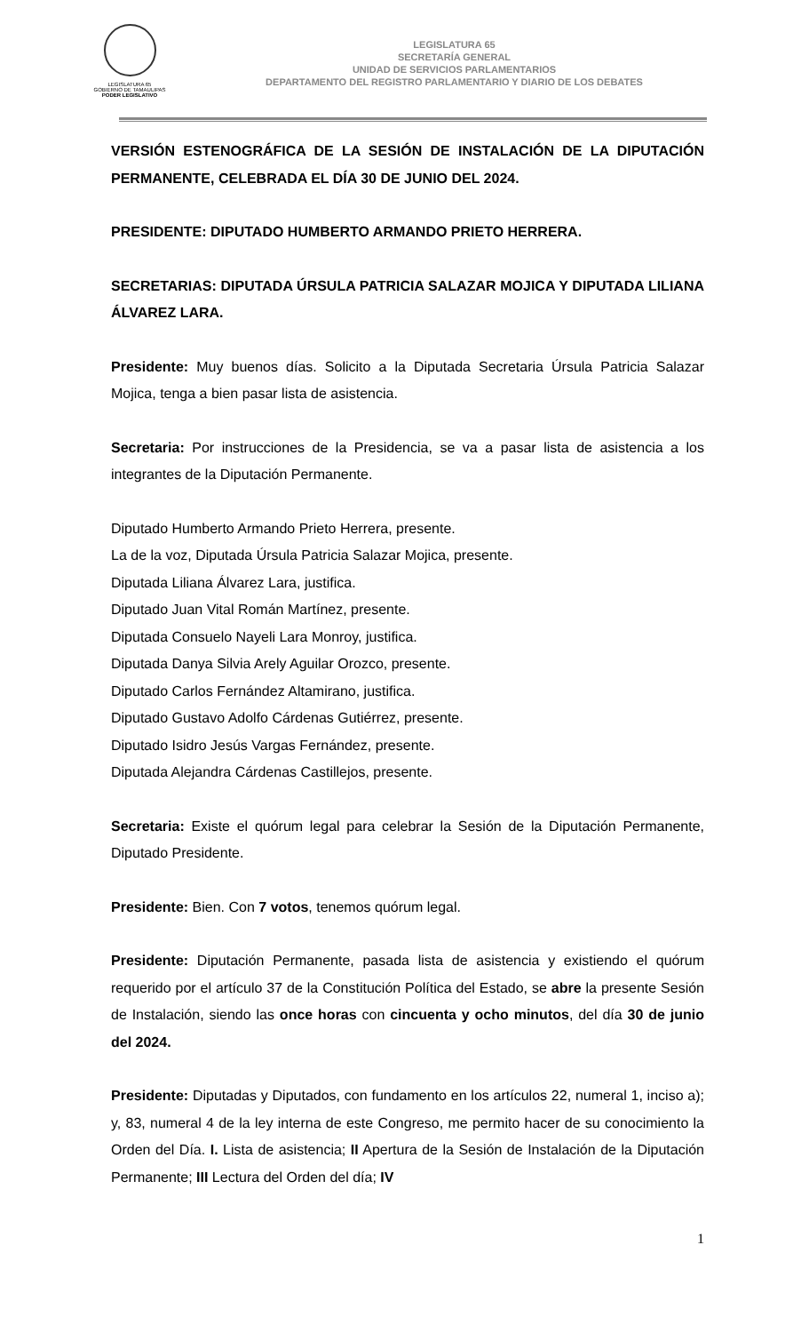LEGISLATURA 65
GOBIERNO DE TAMAULIPAS
PODER LEGISLATIVO
LEGISLATURA 65
SECRETARÍA GENERAL
UNIDAD DE SERVICIOS PARLAMENTARIOS
DEPARTAMENTO DEL REGISTRO PARLAMENTARIO Y DIARIO DE LOS DEBATES
VERSIÓN ESTENOGRÁFICA DE LA SESIÓN DE INSTALACIÓN DE LA DIPUTACIÓN PERMANENTE, CELEBRADA EL DÍA 30 DE JUNIO DEL 2024.
PRESIDENTE: DIPUTADO HUMBERTO ARMANDO PRIETO HERRERA.
SECRETARIAS: DIPUTADA ÚRSULA PATRICIA SALAZAR MOJICA Y DIPUTADA LILIANA ÁLVAREZ LARA.
Presidente: Muy buenos días. Solicito a la Diputada Secretaria Úrsula Patricia Salazar Mojica, tenga a bien pasar lista de asistencia.
Secretaria: Por instrucciones de la Presidencia, se va a pasar lista de asistencia a los integrantes de la Diputación Permanente.
Diputado Humberto Armando Prieto Herrera, presente.
La de la voz, Diputada Úrsula Patricia Salazar Mojica, presente.
Diputada Liliana Álvarez Lara, justifica.
Diputado Juan Vital Román Martínez, presente.
Diputada Consuelo Nayeli Lara Monroy, justifica.
Diputada Danya Silvia Arely Aguilar Orozco, presente.
Diputado Carlos Fernández Altamirano, justifica.
Diputado Gustavo Adolfo Cárdenas Gutiérrez, presente.
Diputado Isidro Jesús Vargas Fernández, presente.
Diputada Alejandra Cárdenas Castillejos, presente.
Secretaria: Existe el quórum legal para celebrar la Sesión de la Diputación Permanente, Diputado Presidente.
Presidente: Bien. Con 7 votos, tenemos quórum legal.
Presidente: Diputación Permanente, pasada lista de asistencia y existiendo el quórum requerido por el artículo 37 de la Constitución Política del Estado, se abre la presente Sesión de Instalación, siendo las once horas con cincuenta y ocho minutos, del día 30 de junio del 2024.
Presidente: Diputadas y Diputados, con fundamento en los artículos 22, numeral 1, inciso a); y, 83, numeral 4 de la ley interna de este Congreso, me permito hacer de su conocimiento la Orden del Día. I. Lista de asistencia; II Apertura de la Sesión de Instalación de la Diputación Permanente; III Lectura del Orden del día; IV
1